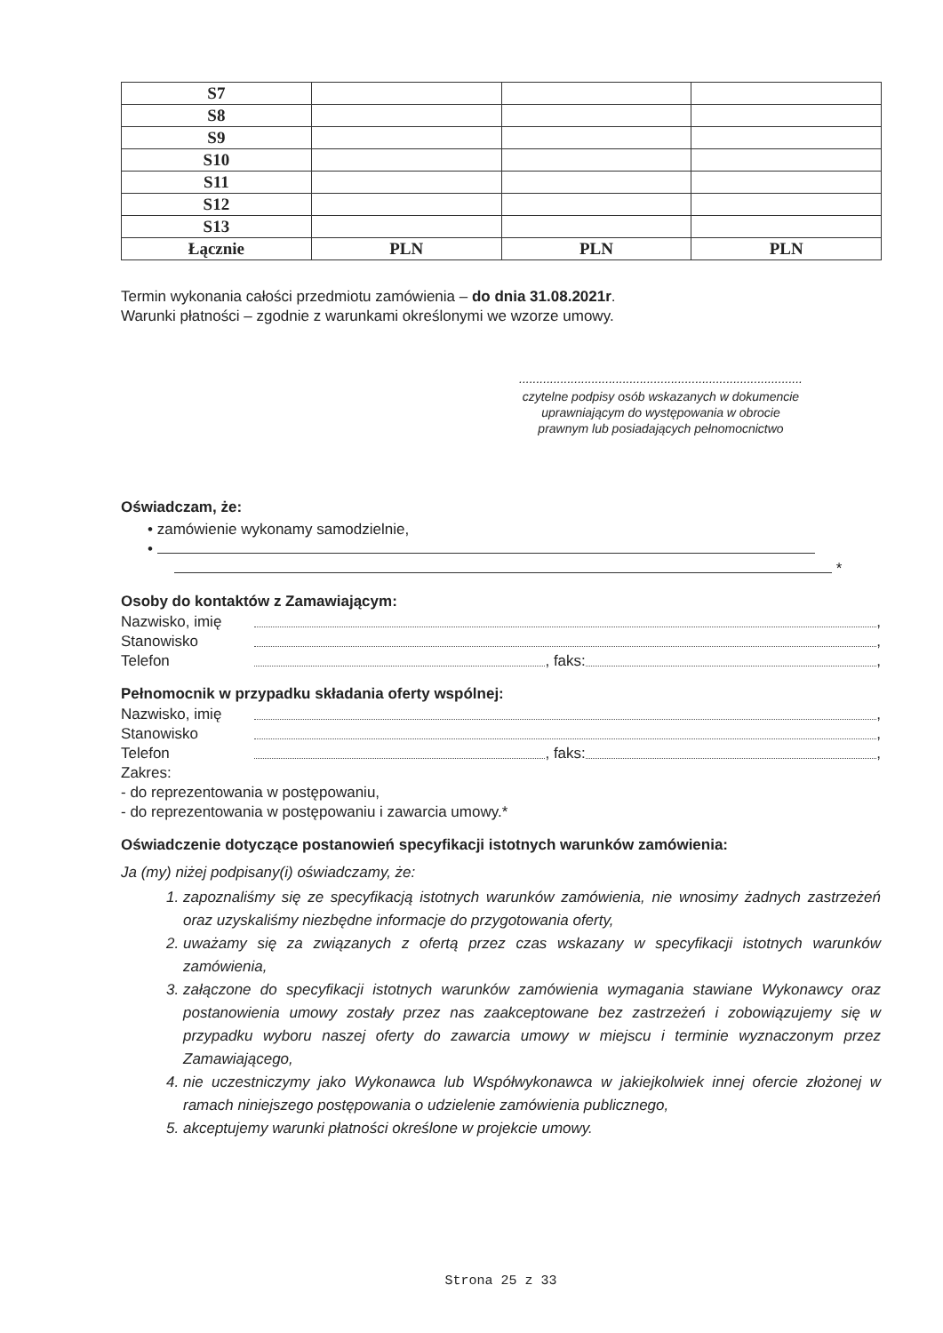| S7 | | | |
| S8 | | | |
| S9 | | | |
| S10 | | | |
| S11 | | | |
| S12 | | | |
| S13 | | | |
| Łącznie | PLN | PLN | PLN |
Termin wykonania całości przedmiotu zamówienia – do dnia 31.08.2021r.
Warunki płatności – zgodnie z warunkami określonymi we wzorze umowy.
..................................................................................
czytelne podpisy osób wskazanych w dokumencie
uprawniającym do występowania w obrocie
prawnym lub posiadających pełnomocnictwo
Oświadczam, że:
• zamówienie wykonamy samodzielnie,
•
*
Osoby do kontaktów z Zamawiającym:
Nazwisko, imię ,
Stanowisko ,
Telefon , faks: ,
Pełnomocnik w przypadku składania oferty wspólnej:
Nazwisko, imię ,
Stanowisko ,
Telefon , faks: ,
Zakres:
- do reprezentowania w postępowaniu,
- do reprezentowania w postępowaniu i zawarcia umowy.*
Oświadczenie dotyczące postanowień specyfikacji istotnych warunków zamówienia:
Ja (my) niżej podpisany(i) oświadczamy, że:
1. zapoznaliśmy się ze specyfikacją istotnych warunków zamówienia, nie wnosimy żadnych zastrzeżeń oraz uzyskaliśmy niezbędne informacje do przygotowania oferty,
2. uważamy się za związanych z ofertą przez czas wskazany w specyfikacji istotnych warunków zamówienia,
3. załączone do specyfikacji istotnych warunków zamówienia wymagania stawiane Wykonawcy oraz postanowienia umowy zostały przez nas zaakceptowane bez zastrzeżeń i zobowiązujemy się w przypadku wyboru naszej oferty do zawarcia umowy w miejscu i terminie wyznaczonym przez Zamawiającego,
4. nie uczestniczymy jako Wykonawca lub Współwykonawca w jakiejkolwiek innej ofercie złożonej w ramach niniejszego postępowania o udzielenie zamówienia publicznego,
5. akceptujemy warunki płatności określone w projekcie umowy.
Strona 25 z 33